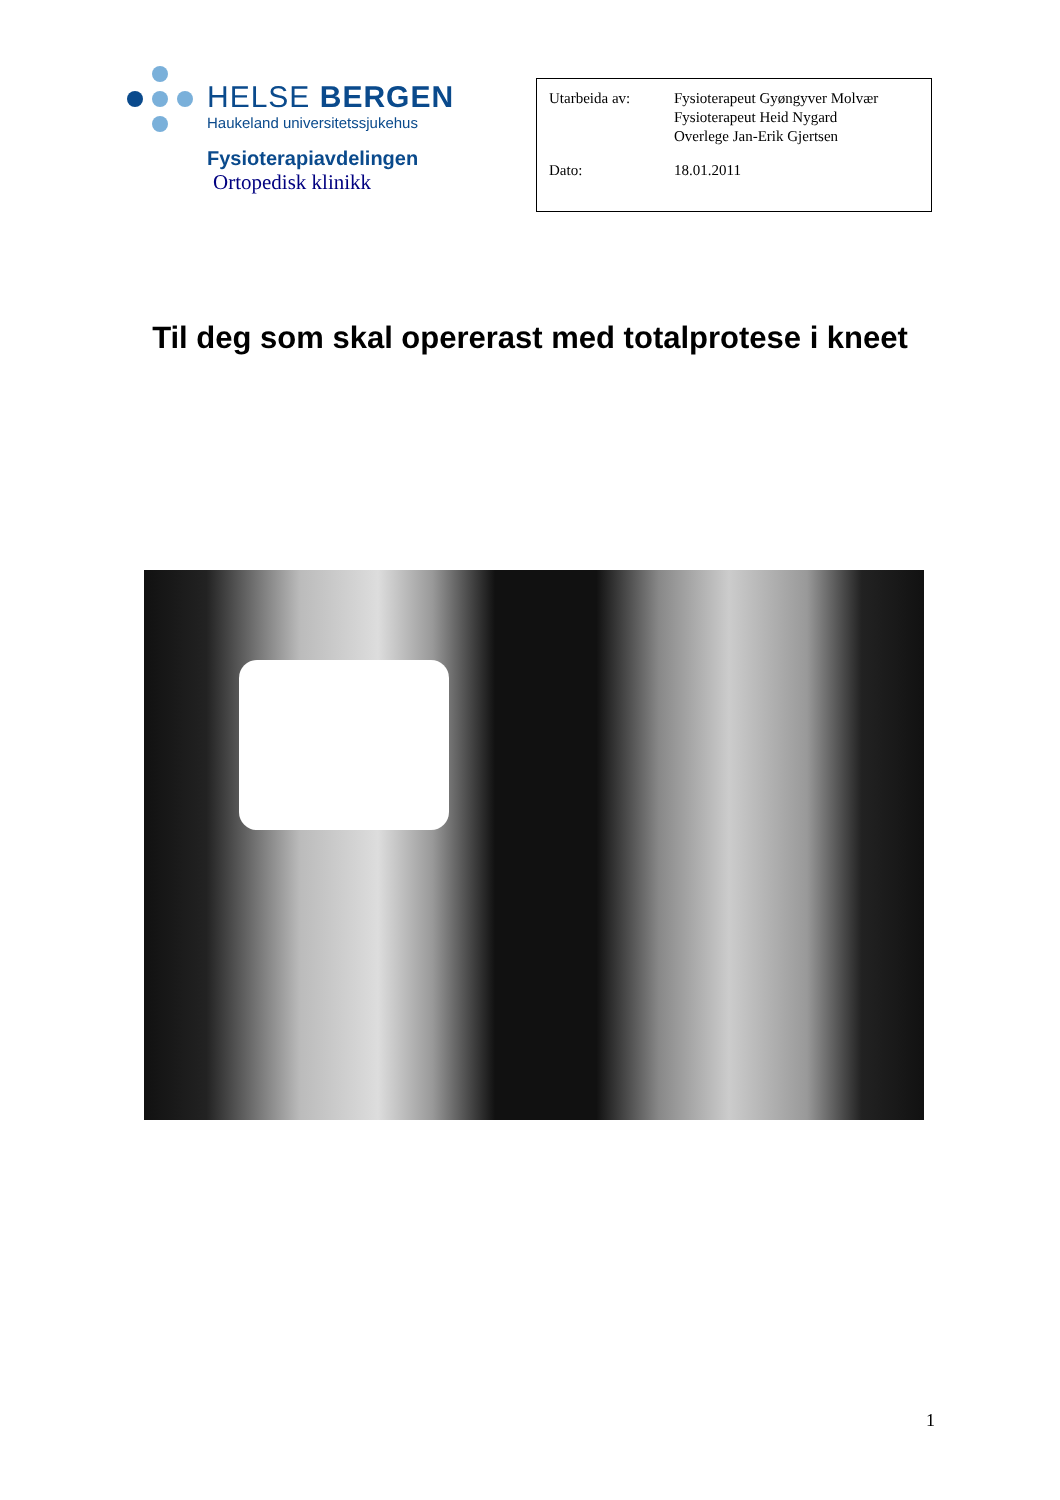HELSE BERGEN
Haukeland universitetssjukehus
Fysioterapiavdelingen
Ortopedisk klinikk
Utarbeida av: Fysioterapeut Gyøngyver Molvær
Fysioterapeut Heid Nygard
Overlege Jan-Erik Gjertsen
Dato: 18.01.2011
Til deg som skal opererast med totalprotese i kneet
1